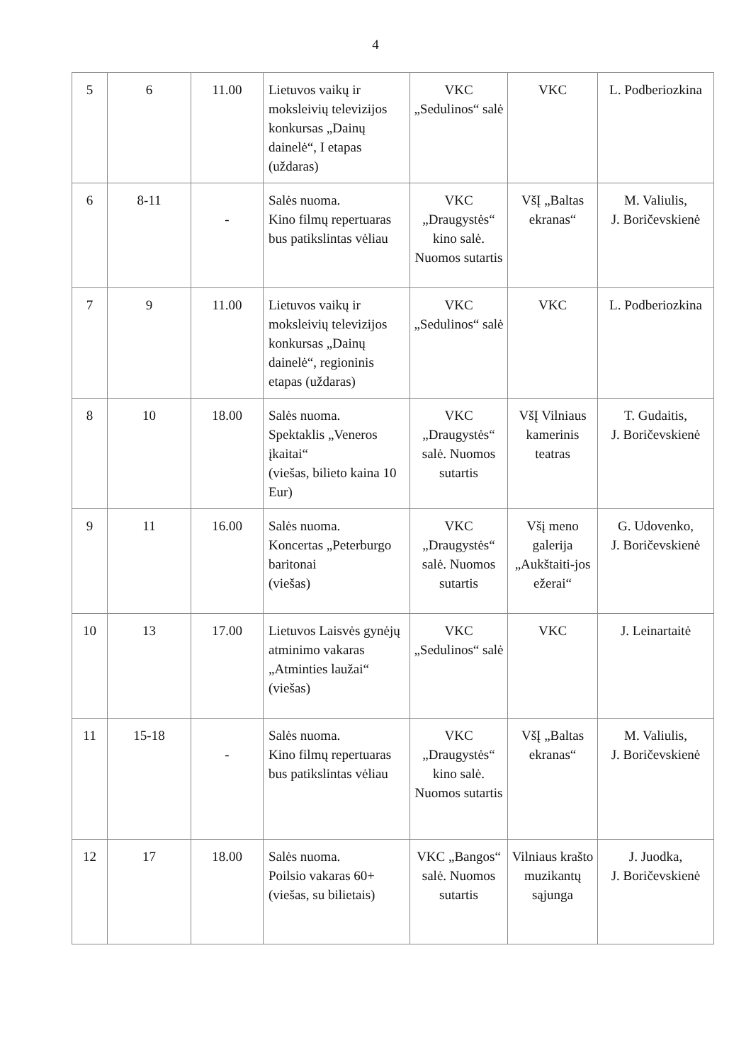4
| 5 | 6 | 11.00 | Lietuvos vaikų ir moksleivių televizijos konkursas „Dainų dainelė“, I etapas (uždaras) | VKC „Sedulinos“ salė | VKC | L. Podberiozkina |
| 6 | 8-11 | - | Salės nuoma. Kino filmų repertuaras bus patikslintas vėliau | VKC „Draugystės“ kino salė. Nuomos sutartis | VšĮ „Baltas ekranas“ | M. Valiulis, J. Boričevskienė |
| 7 | 9 | 11.00 | Lietuvos vaikų ir moksleivių televizijos konkursas „Dainų dainelė“, regioninis etapas (uždaras) | VKC „Sedulinos“ salė | VKC | L. Podberiozkina |
| 8 | 10 | 18.00 | Salės nuoma. Spektaklis „Veneros įkaitai“ (viešas, bilieto kaina 10 Eur) | VKC „Draugystės“ salė. Nuomos sutartis | VšĮ Vilniaus kamerinis teatras | T. Gudaitis, J. Boričevskienė |
| 9 | 11 | 16.00 | Salės nuoma. Koncertas „Peterburgo baritonai (viešas) | VKC „Draugystės“ salė. Nuomos sutartis | Všį meno galerija „Aukštaiti-jos ežerai“ | G. Udovenko, J. Boričevskienė |
| 10 | 13 | 17.00 | Lietuvos Laisvės gynėjų atminimo vakaras „Atminties laužai“ (viešas) | VKC „Sedulinos“ salė | VKC | J. Leinartaitė |
| 11 | 15-18 | - | Salės nuoma. Kino filmų repertuaras bus patikslintas vėliau | VKC „Draugystės“ kino salė. Nuomos sutartis | VšĮ „Baltas ekranas“ | M. Valiulis, J. Boričevskienė |
| 12 | 17 | 18.00 | Salės nuoma. Poilsio vakaras 60+ (viešas, su bilietais) | VKC „Bangos“ salė. Nuomos sutartis | Vilniaus krašto muzikantų sąjunga | J. Juodka, J. Boričevskienė |